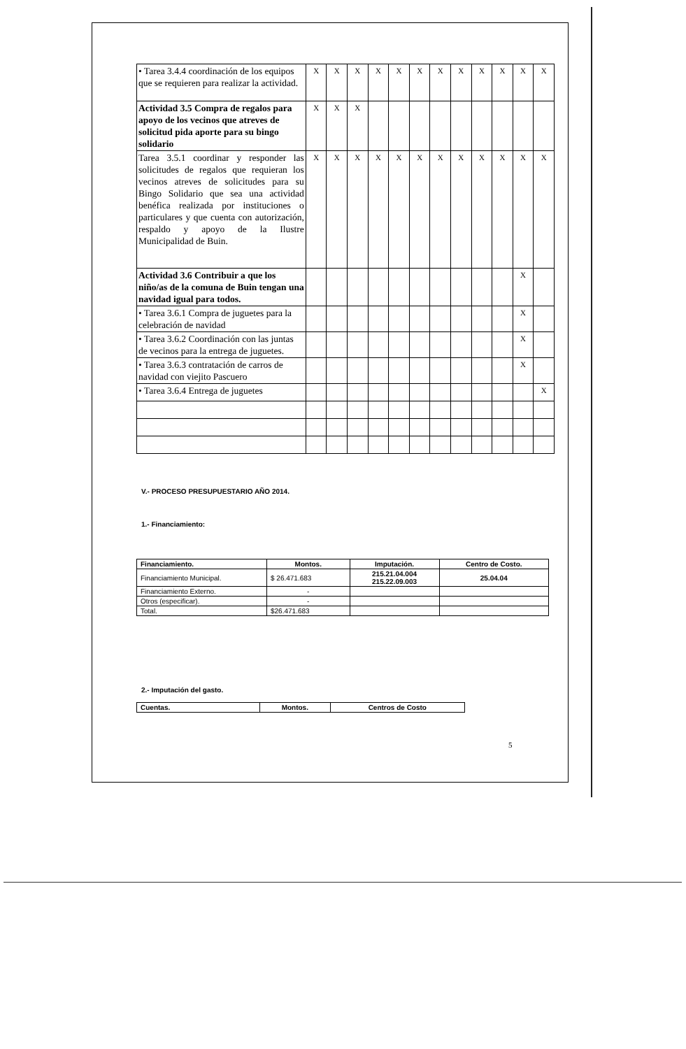| • Tarea 3.4.4 coordinación de los equipos que se requieren para realizar la actividad. | X | X | X | X | X | X | X | X | X | X | X | X |
| Actividad 3.5 Compra de regalos para apoyo de los vecinos que atreves de solicitud pida aporte para su bingo solidario | X | X | X | | | | | | | | | |
| Tarea 3.5.1 coordinar y responder las solicitudes de regalos que requieran los vecinos atreves de solicitudes para su Bingo Solidario que sea una actividad benéfica realizada por instituciones o particulares y que cuenta con autorización, respaldo y apoyo de la Ilustre Municipalidad de Buin. | X | X | X | X | X | X | X | X | X | X | X | X |
| Actividad 3.6 Contribuir a que los niño/as de la comuna de Buin tengan una navidad igual para todos. | | | | | | | | | | | X | |
| • Tarea 3.6.1 Compra de juguetes para la celebración de navidad | | | | | | | | | | | X | |
| • Tarea 3.6.2 Coordinación con las juntas de vecinos para la entrega de juguetes. | | | | | | | | | | | X | |
| • Tarea 3.6.3 contratación de carros de navidad con viejito Pascuero | | | | | | | | | | | X | |
| • Tarea 3.6.4 Entrega de juguetes | | | | | | | | | | | | X |
V.- PROCESO PRESUPUESTARIO AÑO 2014.
1.- Financiamiento:
| Financiamiento. | Montos. | Imputación. | Centro de Costo. |
| --- | --- | --- | --- |
| Financiamiento Municipal. | $ 26.471.683 | 215.21.04.004 215.22.09.003 | 25.04.04 |
| Financiamiento Externo. | - | | |
| Otros (especificar). | - | | |
| Total. | $26.471.683 | | |
2.- Imputación del gasto.
| Cuentas. | Montos. | Centros de Costo |
| --- | --- | --- |
5